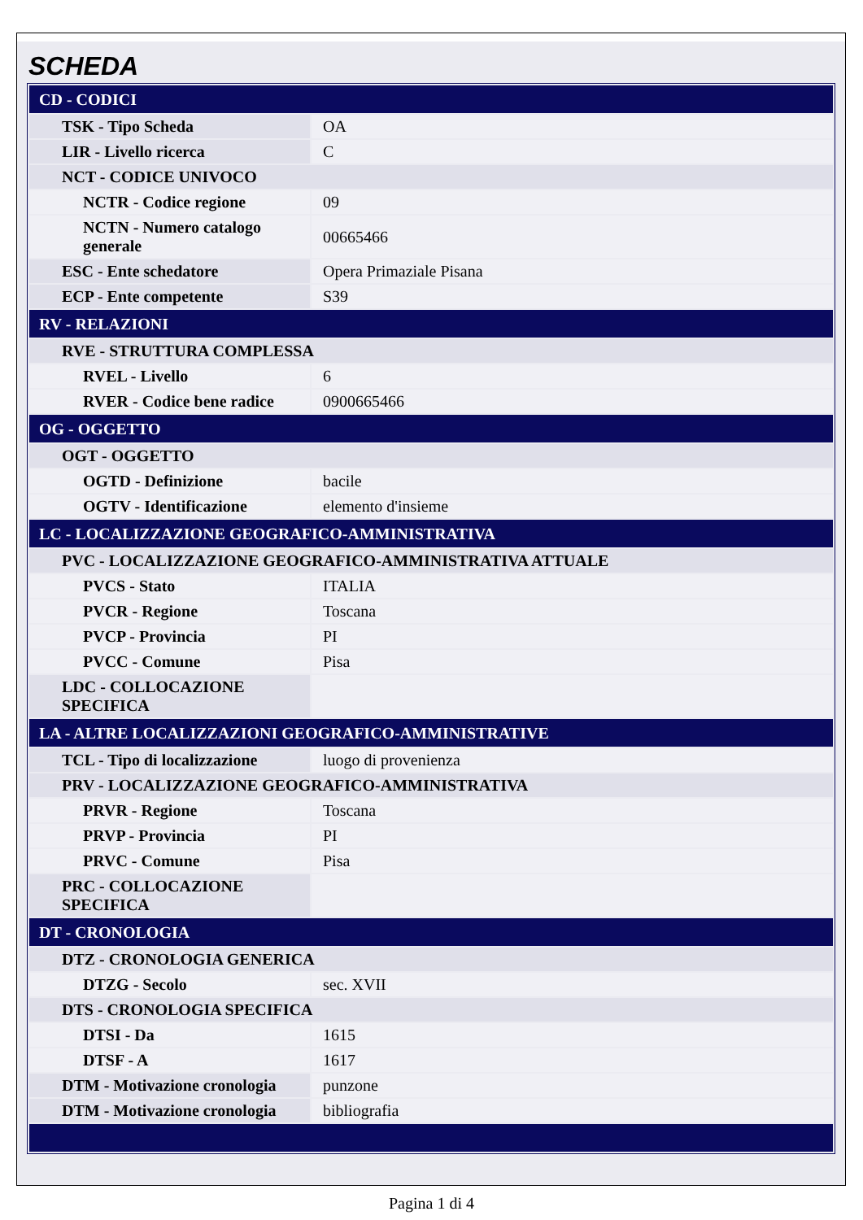SCHEDA
| CD - CODICI | |
| TSK - Tipo Scheda | OA |
| LIR - Livello ricerca | C |
| NCT - CODICE UNIVOCO | |
| NCTR - Codice regione | 09 |
| NCTN - Numero catalogo generale | 00665466 |
| ESC - Ente schedatore | Opera Primaziale Pisana |
| ECP - Ente competente | S39 |
| RV - RELAZIONI | |
| RVE - STRUTTURA COMPLESSA | |
| RVEL - Livello | 6 |
| RVER - Codice bene radice | 0900665466 |
| OG - OGGETTO | |
| OGT - OGGETTO | |
| OGTD - Definizione | bacile |
| OGTV - Identificazione | elemento d'insieme |
| LC - LOCALIZZAZIONE GEOGRAFICO-AMMINISTRATIVA | |
| PVC - LOCALIZZAZIONE GEOGRAFICO-AMMINISTRATIVA ATTUALE | |
| PVCS - Stato | ITALIA |
| PVCR - Regione | Toscana |
| PVCP - Provincia | PI |
| PVCC - Comune | Pisa |
| LDC - COLLOCAZIONE SPECIFICA | |
| LA - ALTRE LOCALIZZAZIONI GEOGRAFICO-AMMINISTRATIVE | |
| TCL - Tipo di localizzazione | luogo di provenienza |
| PRV - LOCALIZZAZIONE GEOGRAFICO-AMMINISTRATIVA | |
| PRVR - Regione | Toscana |
| PRVP - Provincia | PI |
| PRVC - Comune | Pisa |
| PRC - COLLOCAZIONE SPECIFICA | |
| DT - CRONOLOGIA | |
| DTZ - CRONOLOGIA GENERICA | |
| DTZG - Secolo | sec. XVII |
| DTS - CRONOLOGIA SPECIFICA | |
| DTSI - Da | 1615 |
| DTSF - A | 1617 |
| DTM - Motivazione cronologia | punzone |
| DTM - Motivazione cronologia | bibliografia |
Pagina 1 di 4